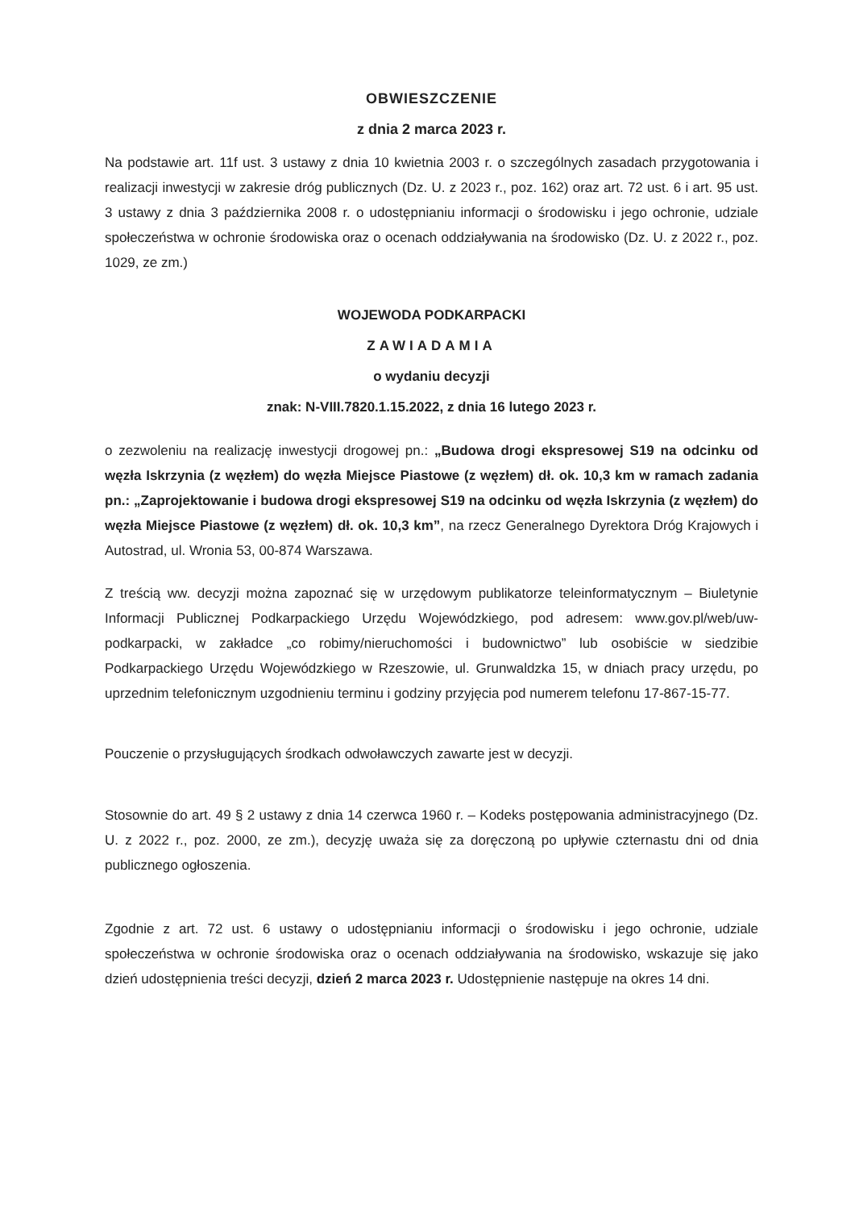OBWIESZCZENIE
z dnia 2 marca 2023 r.
Na podstawie art. 11f ust. 3 ustawy z dnia 10 kwietnia 2003 r. o szczególnych zasadach przygotowania i realizacji inwestycji w zakresie dróg publicznych (Dz. U. z 2023 r., poz. 162) oraz art. 72 ust. 6 i art. 95 ust. 3 ustawy z dnia 3 października 2008 r. o udostępnianiu informacji o środowisku i jego ochronie, udziale społeczeństwa w ochronie środowiska oraz o ocenach oddziaływania na środowisko (Dz. U. z 2022 r., poz. 1029, ze zm.)
WOJEWODA PODKARPACKI
ZAWIADAMIA
o wydaniu decyzji
znak: N-VIII.7820.1.15.2022, z dnia 16 lutego 2023 r.
o zezwoleniu na realizację inwestycji drogowej pn.: „Budowa drogi ekspresowej S19 na odcinku od węzła Iskrzynia (z węzłem) do węzła Miejsce Piastowe (z węzłem) dł. ok. 10,3 km w ramach zadania pn.: „Zaprojektowanie i budowa drogi ekspresowej S19 na odcinku od węzła Iskrzynia (z węzłem) do węzła Miejsce Piastowe (z węzłem) dł. ok. 10,3 km”, na rzecz Generalnego Dyrektora Dróg Krajowych i Autostrad, ul. Wronia 53, 00-874 Warszawa.
Z treścią ww. decyzji można zapoznać się w urzędowym publikatorze teleinformatycznym – Biuletynie Informacji Publicznej Podkarpackiego Urzędu Wojewódzkiego, pod adresem: www.gov.pl/web/uw-podkarpacki, w zakładce „co robimy/nieruchomości i budownictwo” lub osobiście w siedzibie Podkarpackiego Urzędu Wojewódzkiego w Rzeszowie, ul. Grunwaldzka 15, w dniach pracy urzędu, po uprzednim telefonicznym uzgodnieniu terminu i godziny przyjęcia pod numerem telefonu 17-867-15-77.
Pouczenie o przysługujących środkach odwoławczych zawarte jest w decyzji.
Stosownie do art. 49 § 2 ustawy z dnia 14 czerwca 1960 r. – Kodeks postępowania administracyjnego (Dz. U. z 2022 r., poz. 2000, ze zm.), decyzję uważa się za doręczoną po upływie czternastu dni od dnia publicznego ogłoszenia.
Zgodnie z art. 72 ust. 6 ustawy o udostępnianiu informacji o środowisku i jego ochronie, udziale społeczeństwa w ochronie środowiska oraz o ocenach oddziaływania na środowisko, wskazuje się jako dzień udostępnienia treści decyzji, dzień 2 marca 2023 r. Udostępnienie następuje na okres 14 dni.